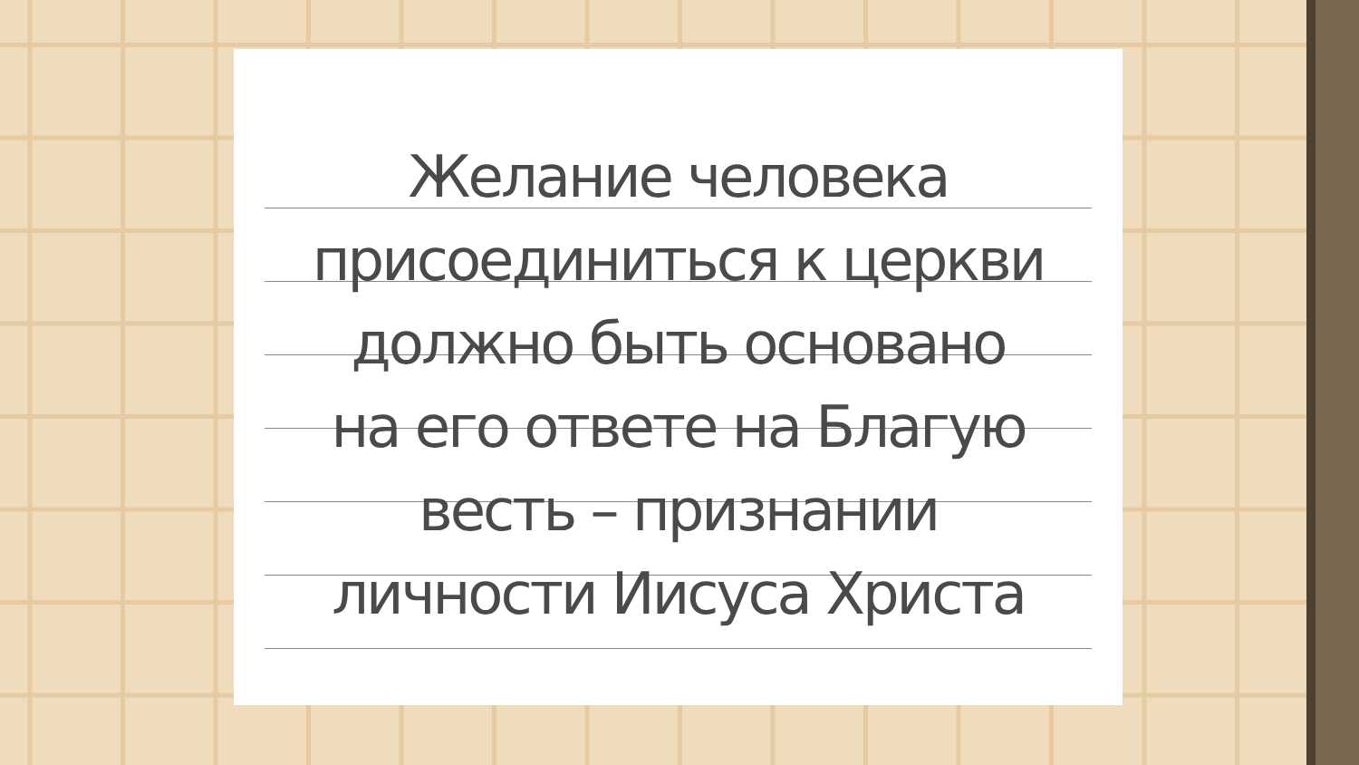Желание человека
присоединиться к церкви
должно быть основано
на его ответе на Благую
весть – признании
личности Иисуса Христа